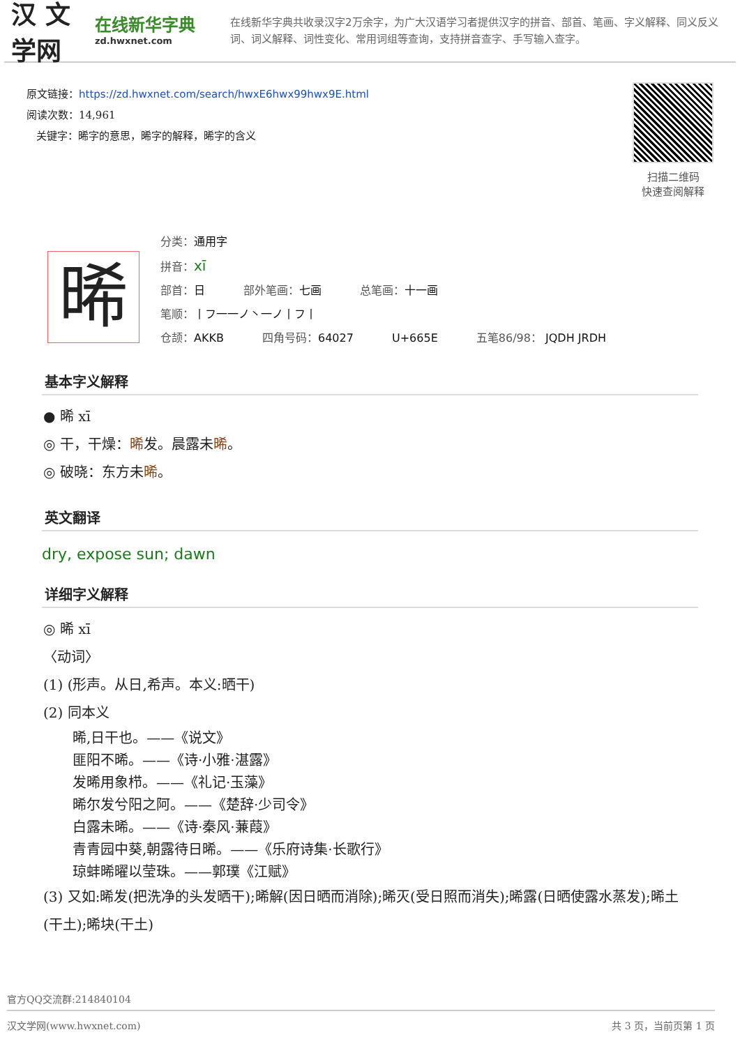汉 文学网
在线新华字典
zd.hwxnet.com
在线新华字典共收录汉字2万余字，为广大汉语学习者提供汉字的拼音、部首、笔画、字义解释、同义反义词、词义解释、词性变化、常用词组等查询，支持拼音查字、手写输入查字。
原文链接：https://zd.hwxnet.com/search/hwxE6hwx99hwx9E.html
阅读次数：14,961
关键字：晞字的意思，晞字的解释，晞字的含义
扫描二维码
快速查阅解释
晞
分类：通用字
拼音：xī
部首：日 部外笔画：七画 总笔画：十一画
笔顺：丨フ一一ノ丶一ノ丨フ丨
仓颉：AKKB 四角号码：64027 U+665E 五笔86/98： JQDH JRDH
基本字义解释
● 晞 xī
◎ 干，干燥：晞发。晨露未晞。
◎ 破晓：东方未晞。
英文翻译
dry, expose sun; dawn
详细字义解释
◎ 晞 xī
〈动词〉
(1) (形声。从日,希声。本义:晒干)
(2) 同本义
晞,日干也。——《说文》
匪阳不晞。——《诗·小雅·湛露》
发晞用象栉。——《礼记·玉藻》
晞尔发兮阳之阿。——《楚辞·少司令》
白露未晞。——《诗·秦风·蒹葭》
青青园中葵,朝露待日晞。——《乐府诗集·长歌行》
琼蚌晞曜以莹珠。——郭璞《江赋》
(3) 又如:晞发(把洗净的头发晒干);晞解(因日晒而消除);晞灭(受日照而消失);晞露(日晒使露水蒸发);晞土(干土);晞块(干土)
官方QQ交流群:214840104
汉文学网(www.hwxnet.com) 共 3 页，当前页第 1 页